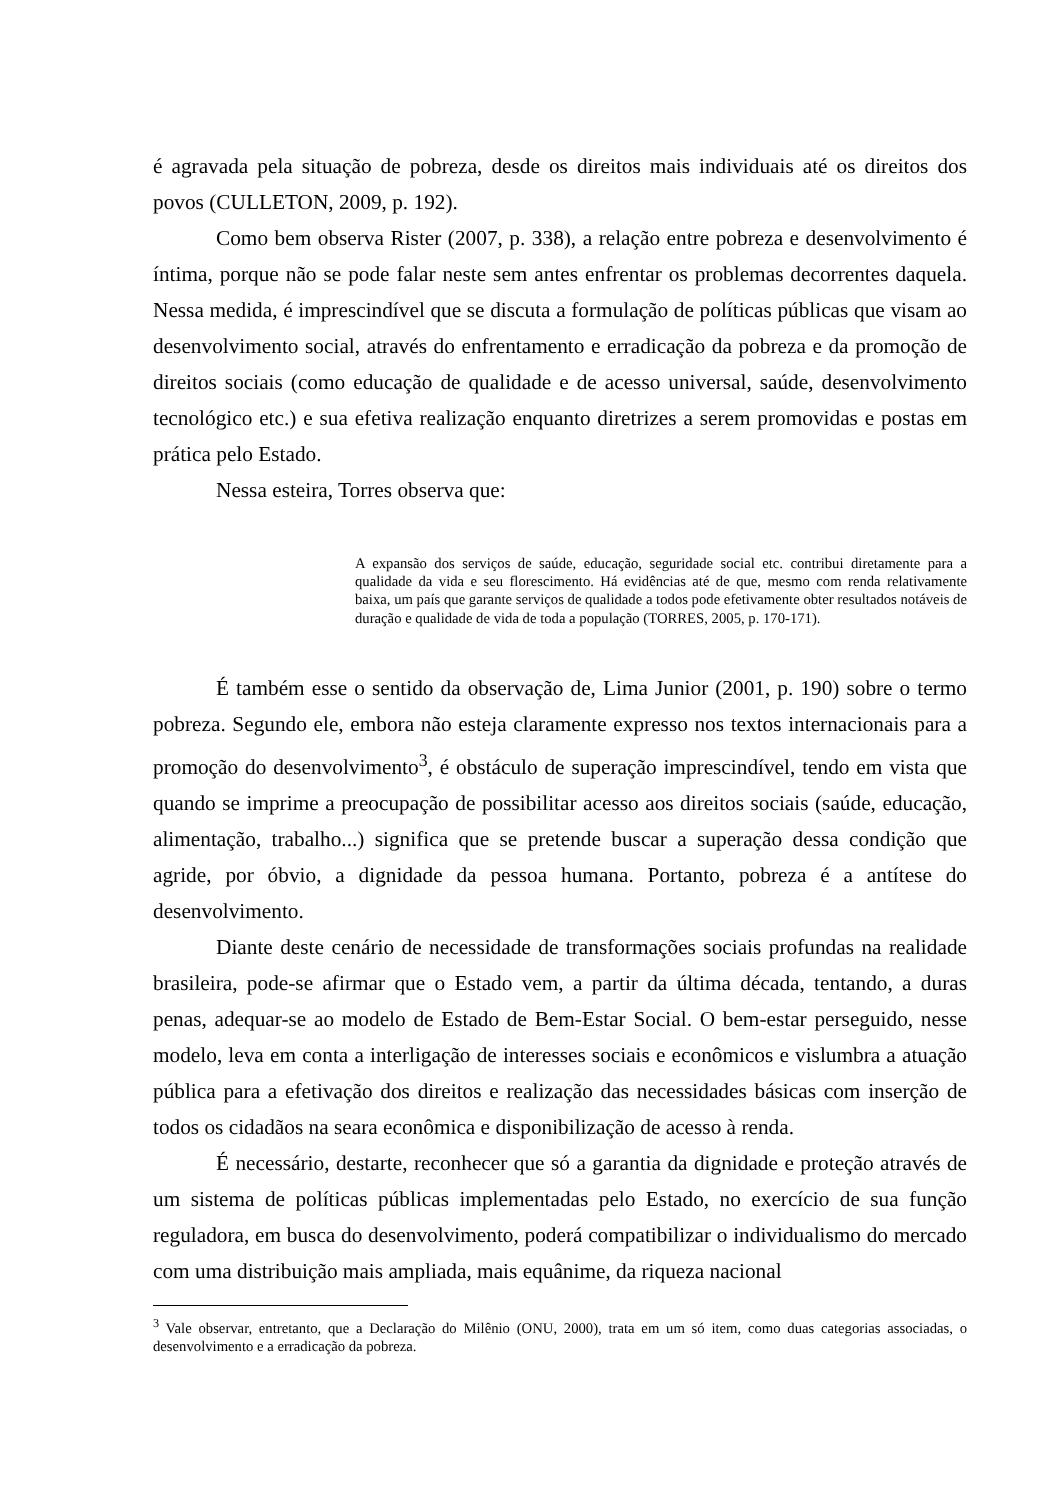é agravada pela situação de pobreza, desde os direitos mais individuais até os direitos dos povos (CULLETON, 2009, p. 192).
Como bem observa Rister (2007, p. 338), a relação entre pobreza e desenvolvimento é íntima, porque não se pode falar neste sem antes enfrentar os problemas decorrentes daquela. Nessa medida, é imprescindível que se discuta a formulação de políticas públicas que visam ao desenvolvimento social, através do enfrentamento e erradicação da pobreza e da promoção de direitos sociais (como educação de qualidade e de acesso universal, saúde, desenvolvimento tecnológico etc.) e sua efetiva realização enquanto diretrizes a serem promovidas e postas em prática pelo Estado.
Nessa esteira, Torres observa que:
A expansão dos serviços de saúde, educação, seguridade social etc. contribui diretamente para a qualidade da vida e seu florescimento. Há evidências até de que, mesmo com renda relativamente baixa, um país que garante serviços de qualidade a todos pode efetivamente obter resultados notáveis de duração e qualidade de vida de toda a população (TORRES, 2005, p. 170-171).
É também esse o sentido da observação de, Lima Junior (2001, p. 190) sobre o termo pobreza. Segundo ele, embora não esteja claramente expresso nos textos internacionais para a promoção do desenvolvimento<sup>3</sup>, é obstáculo de superação imprescindível, tendo em vista que quando se imprime a preocupação de possibilitar acesso aos direitos sociais (saúde, educação, alimentação, trabalho...) significa que se pretende buscar a superação dessa condição que agride, por óbvio, a dignidade da pessoa humana. Portanto, pobreza é a antítese do desenvolvimento.
Diante deste cenário de necessidade de transformações sociais profundas na realidade brasileira, pode-se afirmar que o Estado vem, a partir da última década, tentando, a duras penas, adequar-se ao modelo de Estado de Bem-Estar Social. O bem-estar perseguido, nesse modelo, leva em conta a interligação de interesses sociais e econômicos e vislumbra a atuação pública para a efetivação dos direitos e realização das necessidades básicas com inserção de todos os cidadãos na seara econômica e disponibilização de acesso à renda.
É necessário, destarte, reconhecer que só a garantia da dignidade e proteção através de um sistema de políticas públicas implementadas pelo Estado, no exercício de sua função reguladora, em busca do desenvolvimento, poderá compatibilizar o individualismo do mercado com uma distribuição mais ampliada, mais equânime, da riqueza nacional
<sup>3</sup> Vale observar, entretanto, que a Declaração do Milênio (ONU, 2000), trata em um só item, como duas categorias associadas, o desenvolvimento e a erradicação da pobreza.